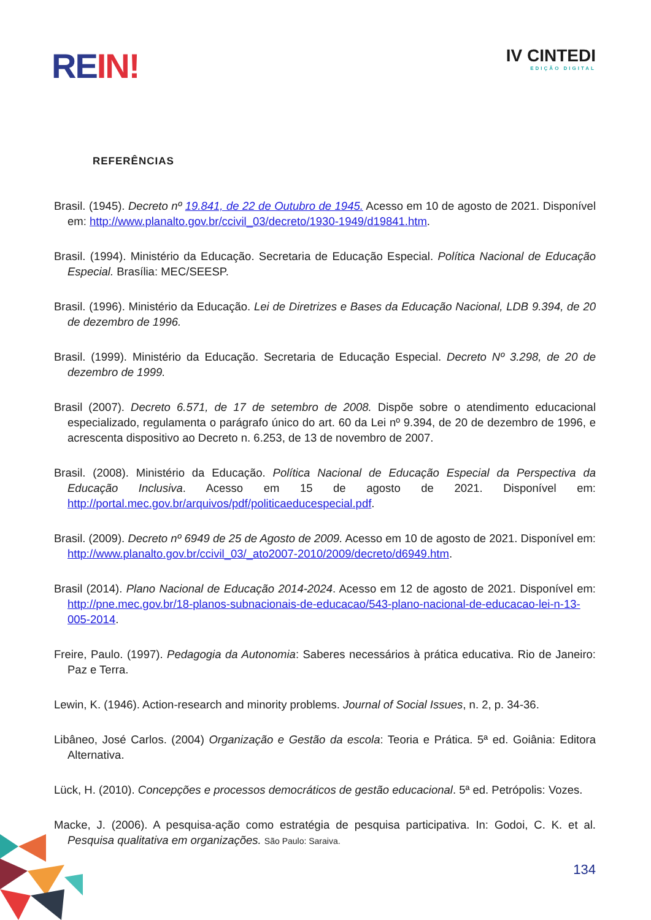RE IN!
IV CINTEDI
EDIÇÃO DIGITAL
REFERÊNCIAS
Brasil. (1945). Decreto nº 19.841, de 22 de Outubro de 1945. Acesso em 10 de agosto de 2021. Disponível em: http://www.planalto.gov.br/ccivil_03/decreto/1930-1949/d19841.htm.
Brasil. (1994). Ministério da Educação. Secretaria de Educação Especial. Política Nacional de Educação Especial. Brasília: MEC/SEESP.
Brasil. (1996). Ministério da Educação. Lei de Diretrizes e Bases da Educação Nacional, LDB 9.394, de 20 de dezembro de 1996.
Brasil. (1999). Ministério da Educação. Secretaria de Educação Especial. Decreto Nº 3.298, de 20 de dezembro de 1999.
Brasil (2007). Decreto 6.571, de 17 de setembro de 2008. Dispõe sobre o atendimento educacional especializado, regulamenta o parágrafo único do art. 60 da Lei nº 9.394, de 20 de dezembro de 1996, e acrescenta dispositivo ao Decreto n. 6.253, de 13 de novembro de 2007.
Brasil. (2008). Ministério da Educação. Política Nacional de Educação Especial da Perspectiva da Educação Inclusiva. Acesso em 15 de agosto de 2021. Disponível em: http://portal.mec.gov.br/arquivos/pdf/politicaeducespecial.pdf.
Brasil. (2009). Decreto nº 6949 de 25 de Agosto de 2009. Acesso em 10 de agosto de 2021. Disponível em: http://www.planalto.gov.br/ccivil_03/_ato2007-2010/2009/decreto/d6949.htm.
Brasil (2014). Plano Nacional de Educação 2014-2024. Acesso em 12 de agosto de 2021. Disponível em: http://pne.mec.gov.br/18-planos-subnacionais-de-educacao/543-plano-nacional-de-educacao-lei-n-13-005-2014.
Freire, Paulo. (1997). Pedagogia da Autonomia: Saberes necessários à prática educativa. Rio de Janeiro: Paz e Terra.
Lewin, K. (1946). Action-research and minority problems. Journal of Social Issues, n. 2, p. 34-36.
Libâneo, José Carlos. (2004) Organização e Gestão da escola: Teoria e Prática. 5ª ed. Goiânia: Editora Alternativa.
Lück, H. (2010). Concepções e processos democráticos de gestão educacional. 5ª ed. Petrópolis: Vozes.
Macke, J. (2006). A pesquisa-ação como estratégia de pesquisa participativa. In: Godoi, C. K. et al. Pesquisa qualitativa em organizações. São Paulo: Saraiva.
134